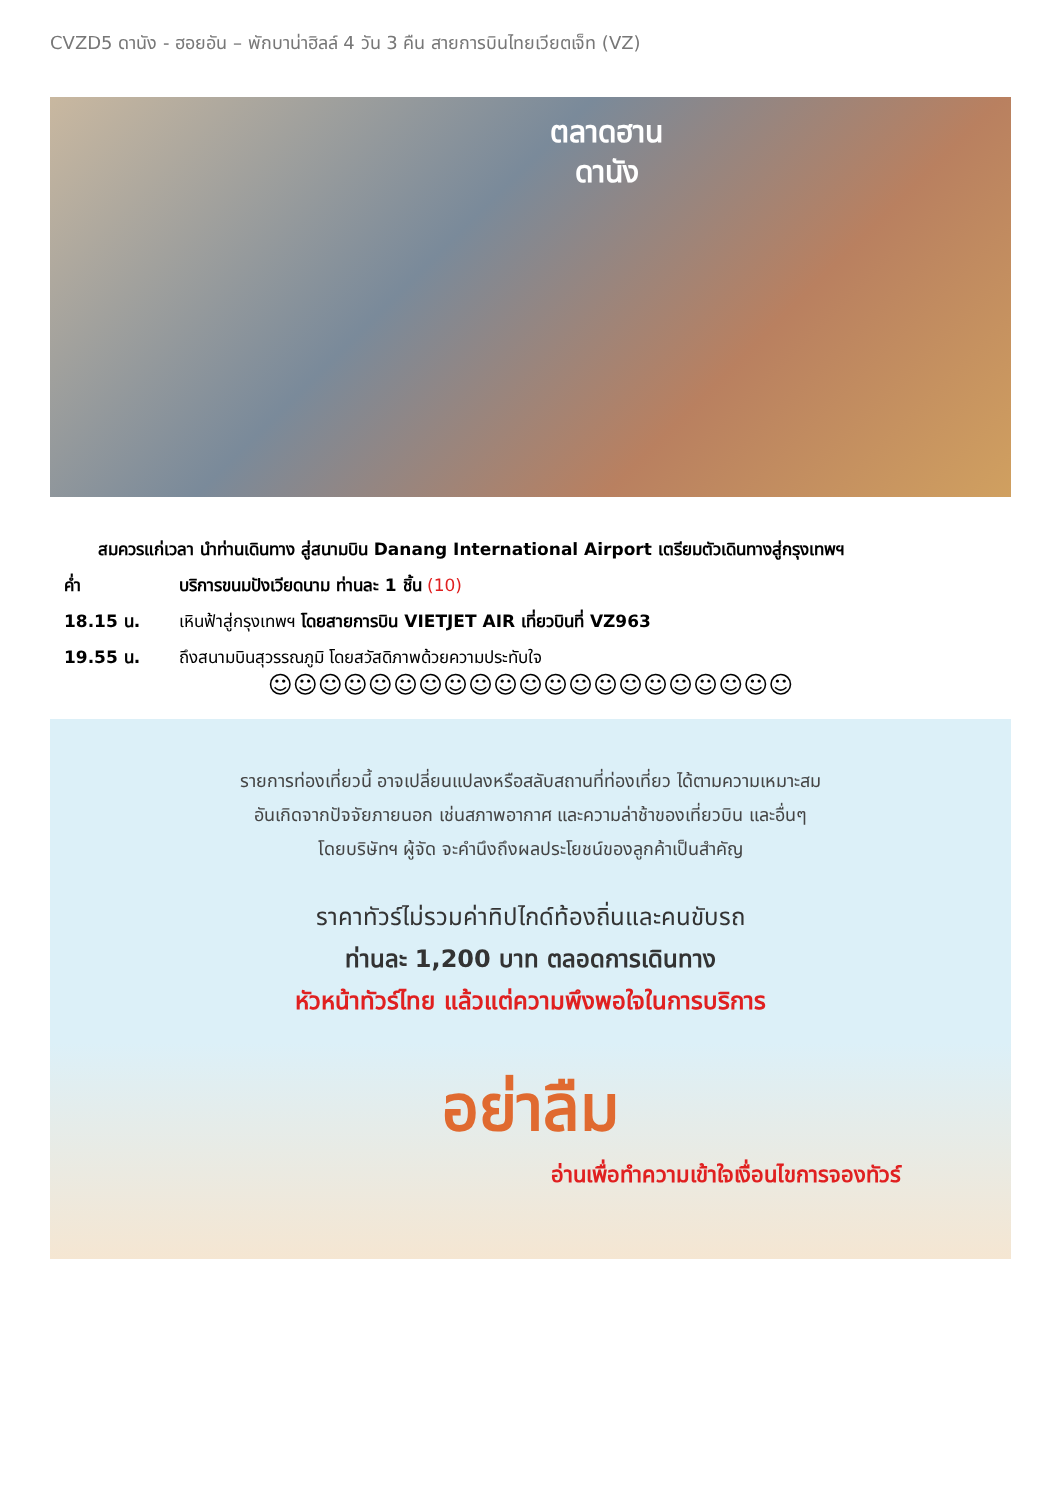CVZD5 ดานัง - ฮอยอัน – พักบาน่าฮิลล์ 4 วัน 3 คืน สายการบินไทยเวียตเจ็ท (VZ)
ตลาดฮาน
ดานัง
สมควรแก่เวลา นำท่านเดินทาง สู่สนามบิน Danang International Airport เตรียมตัวเดินทางสู่กรุงเทพฯ
ค่ำ บริการขนมปังเวียดนาม ท่านละ 1 ชิ้น (10)
18.15 น. เหินฟ้าสู่กรุงเทพฯ โดยสายการบิน VIETJET AIR เที่ยวบินที่ VZ963
19.55 น. ถึงสนามบินสุวรรณภูมิ โดยสวัสดิภาพด้วยความประทับใจ
☺☺☺☺☺☺☺☺☺☺☺☺☺☺☺☺☺☺☺☺☺
รายการท่องเที่ยวนี้ อาจเปลี่ยนแปลงหรือสลับสถานที่ท่องเที่ยว ได้ตามความเหมาะสม
อันเกิดจากปัจจัยภายนอก เช่นสภาพอากาศ และความล่าช้าของเที่ยวบิน และอื่นๆ
โดยบริษัทฯ ผู้จัด จะคำนึงถึงผลประโยชน์ของลูกค้าเป็นสำคัญ
ราคาทัวร์ไม่รวมค่าทิปไกด์ท้องถิ่นและคนขับรถ
ท่านละ 1,200 บาท ตลอดการเดินทาง
หัวหน้าทัวร์ไทย แล้วแต่ความพึงพอใจในการบริการ
อย่าลืม
อ่านเพื่อทำความเข้าใจเงื่อนไขการจองทัวร์